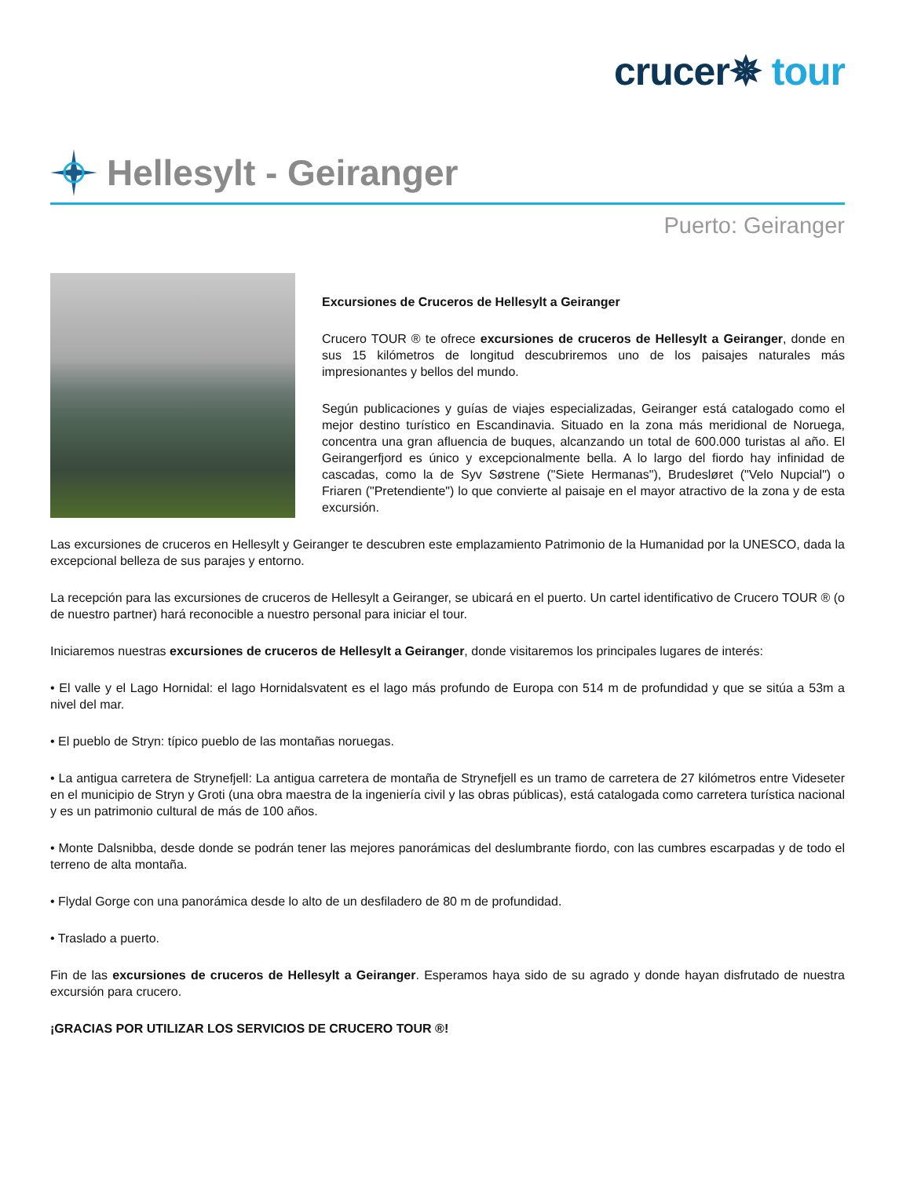crucer✵ tour
Hellesylt - Geiranger
Puerto: Geiranger
Excursiones de Cruceros de Hellesylt a Geiranger
Crucero TOUR ® te ofrece excursiones de cruceros de Hellesylt a Geiranger, donde en sus 15 kilómetros de longitud descubriremos uno de los paisajes naturales más impresionantes y bellos del mundo.
Según publicaciones y guías de viajes especializadas, Geiranger está catalogado como el mejor destino turístico en Escandinavia. Situado en la zona más meridional de Noruega, concentra una gran afluencia de buques, alcanzando un total de 600.000 turistas al año. El Geirangerfjord es único y excepcionalmente bella. A lo largo del fiordo hay infinidad de cascadas, como la de Syv Søstrene ("Siete Hermanas"), Brudesløret ("Velo Nupcial") o Friaren ("Pretendiente") lo que convierte al paisaje en el mayor atractivo de la zona y de esta excursión.
Las excursiones de cruceros en Hellesylt y Geiranger te descubren este emplazamiento Patrimonio de la Humanidad por la UNESCO, dada la excepcional belleza de sus parajes y entorno.
La recepción para las excursiones de cruceros de Hellesylt a Geiranger, se ubicará en el puerto. Un cartel identificativo de Crucero TOUR ® (o de nuestro partner) hará reconocible a nuestro personal para iniciar el tour.
Iniciaremos nuestras excursiones de cruceros de Hellesylt a Geiranger, donde visitaremos los principales lugares de interés:
• El valle y el Lago Hornidal: el lago Hornidalsvatent es el lago más profundo de Europa con 514 m de profundidad y que se sitúa a 53m a nivel del mar.
• El pueblo de Stryn: típico pueblo de las montañas noruegas.
• La antigua carretera de Strynefjell: La antigua carretera de montaña de Strynefjell es un tramo de carretera de 27 kilómetros entre Videseter en el municipio de Stryn y Groti (una obra maestra de la ingeniería civil y las obras públicas), está catalogada como carretera turística nacional y es un patrimonio cultural de más de 100 años.
• Monte Dalsnibba, desde donde se podrán tener las mejores panorámicas del deslumbrante fiordo, con las cumbres escarpadas y de todo el terreno de alta montaña.
• Flydal Gorge con una panorámica desde lo alto de un desfiladero de 80 m de profundidad.
• Traslado a puerto.
Fin de las excursiones de cruceros de Hellesylt a Geiranger. Esperamos haya sido de su agrado y donde hayan disfrutado de nuestra excursión para crucero.
¡GRACIAS POR UTILIZAR LOS SERVICIOS DE CRUCERO TOUR ®!